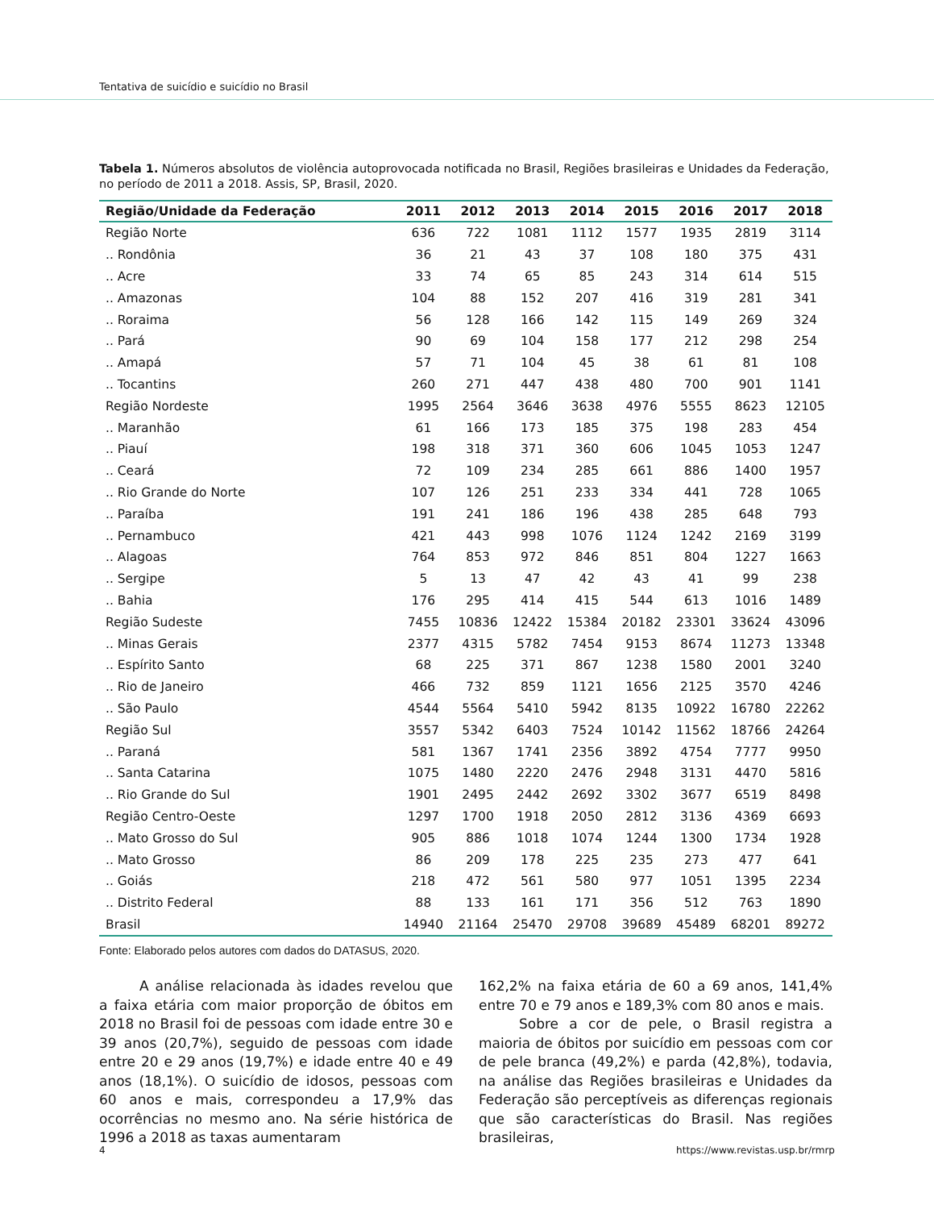Tentativa de suicídio e suicídio no Brasil
Tabela 1. Números absolutos de violência autoprovocada notificada no Brasil, Regiões brasileiras e Unidades da Federação, no período de 2011 a 2018. Assis, SP, Brasil, 2020.
| Região/Unidade da Federação | 2011 | 2012 | 2013 | 2014 | 2015 | 2016 | 2017 | 2018 |
| --- | --- | --- | --- | --- | --- | --- | --- | --- |
| Região Norte | 636 | 722 | 1081 | 1112 | 1577 | 1935 | 2819 | 3114 |
| .. Rondônia | 36 | 21 | 43 | 37 | 108 | 180 | 375 | 431 |
| .. Acre | 33 | 74 | 65 | 85 | 243 | 314 | 614 | 515 |
| .. Amazonas | 104 | 88 | 152 | 207 | 416 | 319 | 281 | 341 |
| .. Roraima | 56 | 128 | 166 | 142 | 115 | 149 | 269 | 324 |
| .. Pará | 90 | 69 | 104 | 158 | 177 | 212 | 298 | 254 |
| .. Amapá | 57 | 71 | 104 | 45 | 38 | 61 | 81 | 108 |
| .. Tocantins | 260 | 271 | 447 | 438 | 480 | 700 | 901 | 1141 |
| Região Nordeste | 1995 | 2564 | 3646 | 3638 | 4976 | 5555 | 8623 | 12105 |
| .. Maranhão | 61 | 166 | 173 | 185 | 375 | 198 | 283 | 454 |
| .. Piauí | 198 | 318 | 371 | 360 | 606 | 1045 | 1053 | 1247 |
| .. Ceará | 72 | 109 | 234 | 285 | 661 | 886 | 1400 | 1957 |
| .. Rio Grande do Norte | 107 | 126 | 251 | 233 | 334 | 441 | 728 | 1065 |
| .. Paraíba | 191 | 241 | 186 | 196 | 438 | 285 | 648 | 793 |
| .. Pernambuco | 421 | 443 | 998 | 1076 | 1124 | 1242 | 2169 | 3199 |
| .. Alagoas | 764 | 853 | 972 | 846 | 851 | 804 | 1227 | 1663 |
| .. Sergipe | 5 | 13 | 47 | 42 | 43 | 41 | 99 | 238 |
| .. Bahia | 176 | 295 | 414 | 415 | 544 | 613 | 1016 | 1489 |
| Região Sudeste | 7455 | 10836 | 12422 | 15384 | 20182 | 23301 | 33624 | 43096 |
| .. Minas Gerais | 2377 | 4315 | 5782 | 7454 | 9153 | 8674 | 11273 | 13348 |
| .. Espírito Santo | 68 | 225 | 371 | 867 | 1238 | 1580 | 2001 | 3240 |
| .. Rio de Janeiro | 466 | 732 | 859 | 1121 | 1656 | 2125 | 3570 | 4246 |
| .. São Paulo | 4544 | 5564 | 5410 | 5942 | 8135 | 10922 | 16780 | 22262 |
| Região Sul | 3557 | 5342 | 6403 | 7524 | 10142 | 11562 | 18766 | 24264 |
| .. Paraná | 581 | 1367 | 1741 | 2356 | 3892 | 4754 | 7777 | 9950 |
| .. Santa Catarina | 1075 | 1480 | 2220 | 2476 | 2948 | 3131 | 4470 | 5816 |
| .. Rio Grande do Sul | 1901 | 2495 | 2442 | 2692 | 3302 | 3677 | 6519 | 8498 |
| Região Centro-Oeste | 1297 | 1700 | 1918 | 2050 | 2812 | 3136 | 4369 | 6693 |
| .. Mato Grosso do Sul | 905 | 886 | 1018 | 1074 | 1244 | 1300 | 1734 | 1928 |
| .. Mato Grosso | 86 | 209 | 178 | 225 | 235 | 273 | 477 | 641 |
| .. Goiás | 218 | 472 | 561 | 580 | 977 | 1051 | 1395 | 2234 |
| .. Distrito Federal | 88 | 133 | 161 | 171 | 356 | 512 | 763 | 1890 |
| Brasil | 14940 | 21164 | 25470 | 29708 | 39689 | 45489 | 68201 | 89272 |
Fonte: Elaborado pelos autores com dados do DATASUS, 2020.
A análise relacionada às idades revelou que a faixa etária com maior proporção de óbitos em 2018 no Brasil foi de pessoas com idade entre 30 e 39 anos (20,7%), seguido de pessoas com idade entre 20 e 29 anos (19,7%) e idade entre 40 e 49 anos (18,1%). O suicídio de idosos, pessoas com 60 anos e mais, correspondeu a 17,9% das ocorrências no mesmo ano. Na série histórica de 1996 a 2018 as taxas aumentaram
162,2% na faixa etária de 60 a 69 anos, 141,4% entre 70 e 79 anos e 189,3% com 80 anos e mais.
Sobre a cor de pele, o Brasil registra a maioria de óbitos por suicídio em pessoas com cor de pele branca (49,2%) e parda (42,8%), todavia, na análise das Regiões brasileiras e Unidades da Federação são perceptíveis as diferenças regionais que são características do Brasil. Nas regiões brasileiras,
4 https://www.revistas.usp.br/rmrp